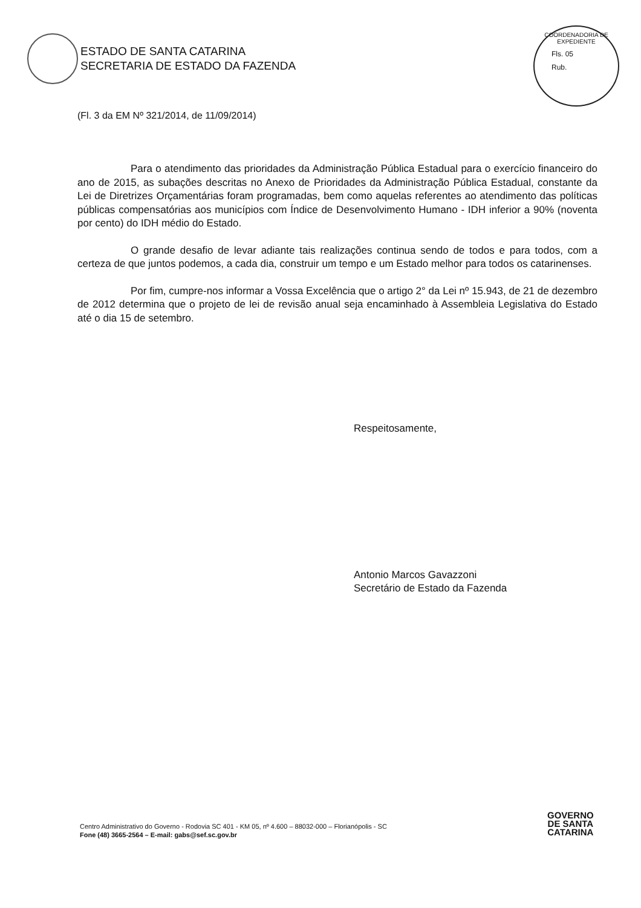ESTADO DE SANTA CATARINA
SECRETARIA DE ESTADO DA FAZENDA
COORDENADORIA DE EXPEDIENTE
Fls. 05
Rub.
(Fl. 3 da EM Nº 321/2014, de 11/09/2014)
Para o atendimento das prioridades da Administração Pública Estadual para o exercício financeiro do ano de 2015, as subações descritas no Anexo de Prioridades da Administração Pública Estadual, constante da Lei de Diretrizes Orçamentárias foram programadas, bem como aquelas referentes ao atendimento das políticas públicas compensatórias aos municípios com Índice de Desenvolvimento Humano - IDH inferior a 90% (noventa por cento) do IDH médio do Estado.
O grande desafio de levar adiante tais realizações continua sendo de todos e para todos, com a certeza de que juntos podemos, a cada dia, construir um tempo e um Estado melhor para todos os catarinenses.
Por fim, cumpre-nos informar a Vossa Excelência que o artigo 2° da Lei nº 15.943, de 21 de dezembro de 2012 determina que o projeto de lei de revisão anual seja encaminhado à Assembleia Legislativa do Estado até o dia 15 de setembro.
Respeitosamente,
Antonio Marcos Gavazzoni
Secretário de Estado da Fazenda
Centro Administrativo do Governo - Rodovia SC 401 - KM 05, nº 4.600 – 88032-000 – Florianópolis - SC
Fone (48) 3665-2564 – E-mail: gabs@sef.sc.gov.br
GOVERNO
DE SANTA
CATARINA